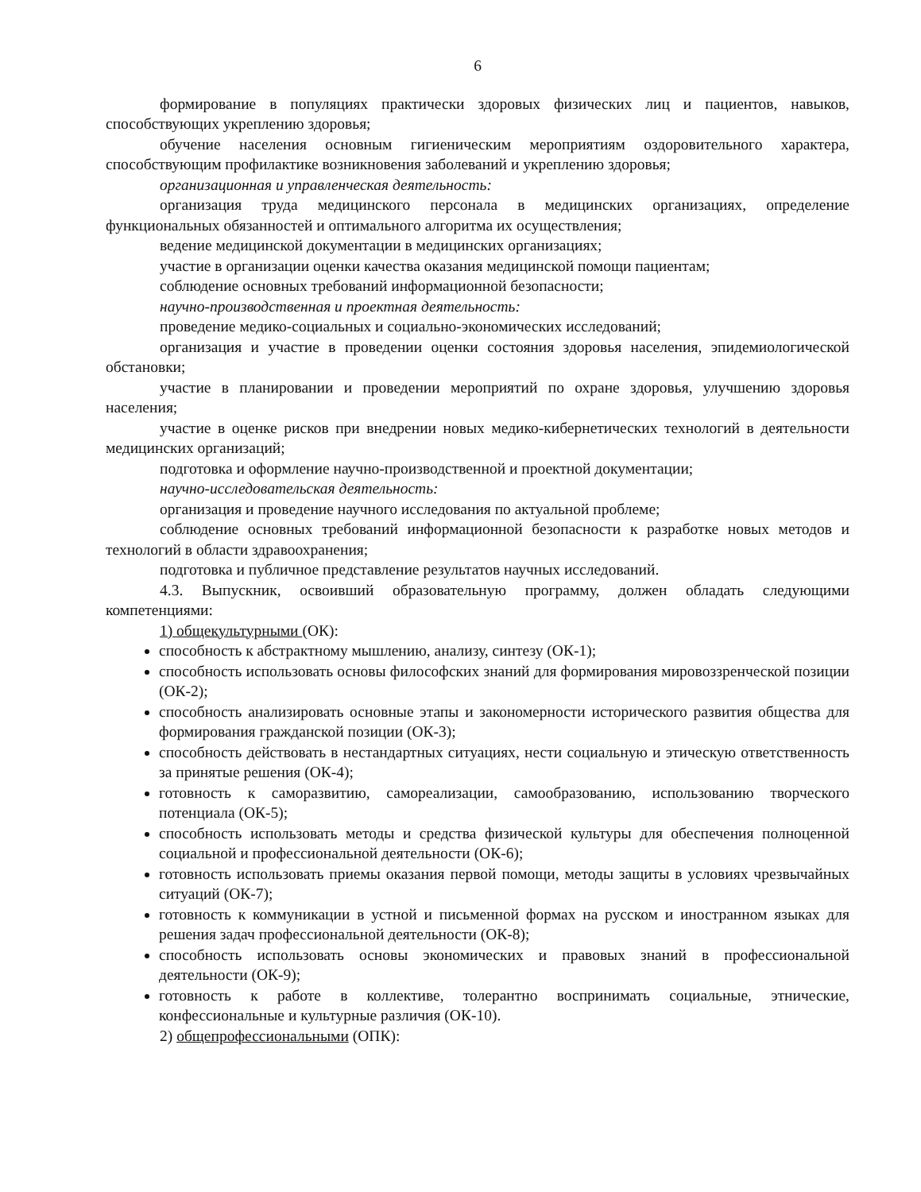6
формирование в популяциях практически здоровых физических лиц и пациентов, навыков, способствующих укреплению здоровья;
обучение населения основным гигиеническим мероприятиям оздоровительного характера, способствующим профилактике возникновения заболеваний и укреплению здоровья;
организационная и управленческая деятельность:
организация труда медицинского персонала в медицинских организациях, определение функциональных обязанностей и оптимального алгоритма их осуществления;
ведение медицинской документации в медицинских организациях;
участие в организации оценки качества оказания медицинской помощи пациентам;
соблюдение основных требований информационной безопасности;
научно-производственная и проектная деятельность:
проведение медико-социальных и социально-экономических исследований;
организация и участие в проведении оценки состояния здоровья населения, эпидемиологической обстановки;
участие в планировании и проведении мероприятий по охране здоровья, улучшению здоровья населения;
участие в оценке рисков при внедрении новых медико-кибернетических технологий в деятельности медицинских организаций;
подготовка и оформление научно-производственной и проектной документации;
научно-исследовательская деятельность:
организация и проведение научного исследования по актуальной проблеме;
соблюдение основных требований информационной безопасности к разработке новых методов и технологий в области здравоохранения;
подготовка и публичное представление результатов научных исследований.
4.3. Выпускник, освоивший образовательную программу, должен обладать следующими компетенциями:
1) общекультурными (ОК):
способность к абстрактному мышлению, анализу, синтезу (ОК-1);
способность использовать основы философских знаний для формирования мировоззренческой позиции (ОК-2);
способность анализировать основные этапы и закономерности исторического развития общества для формирования гражданской позиции (ОК-3);
способность действовать в нестандартных ситуациях, нести социальную и этическую ответственность за принятые решения (ОК-4);
готовность к саморазвитию, самореализации, самообразованию, использованию творческого потенциала (ОК-5);
способность использовать методы и средства физической культуры для обеспечения полноценной социальной и профессиональной деятельности (ОК-6);
готовность использовать приемы оказания первой помощи, методы защиты в условиях чрезвычайных ситуаций (ОК-7);
готовность к коммуникации в устной и письменной формах на русском и иностранном языках для решения задач профессиональной деятельности (ОК-8);
способность использовать основы экономических и правовых знаний в профессиональной деятельности (ОК-9);
готовность к работе в коллективе, толерантно воспринимать социальные, этнические, конфессиональные и культурные различия (ОК-10).
2) общепрофессиональными (ОПК):